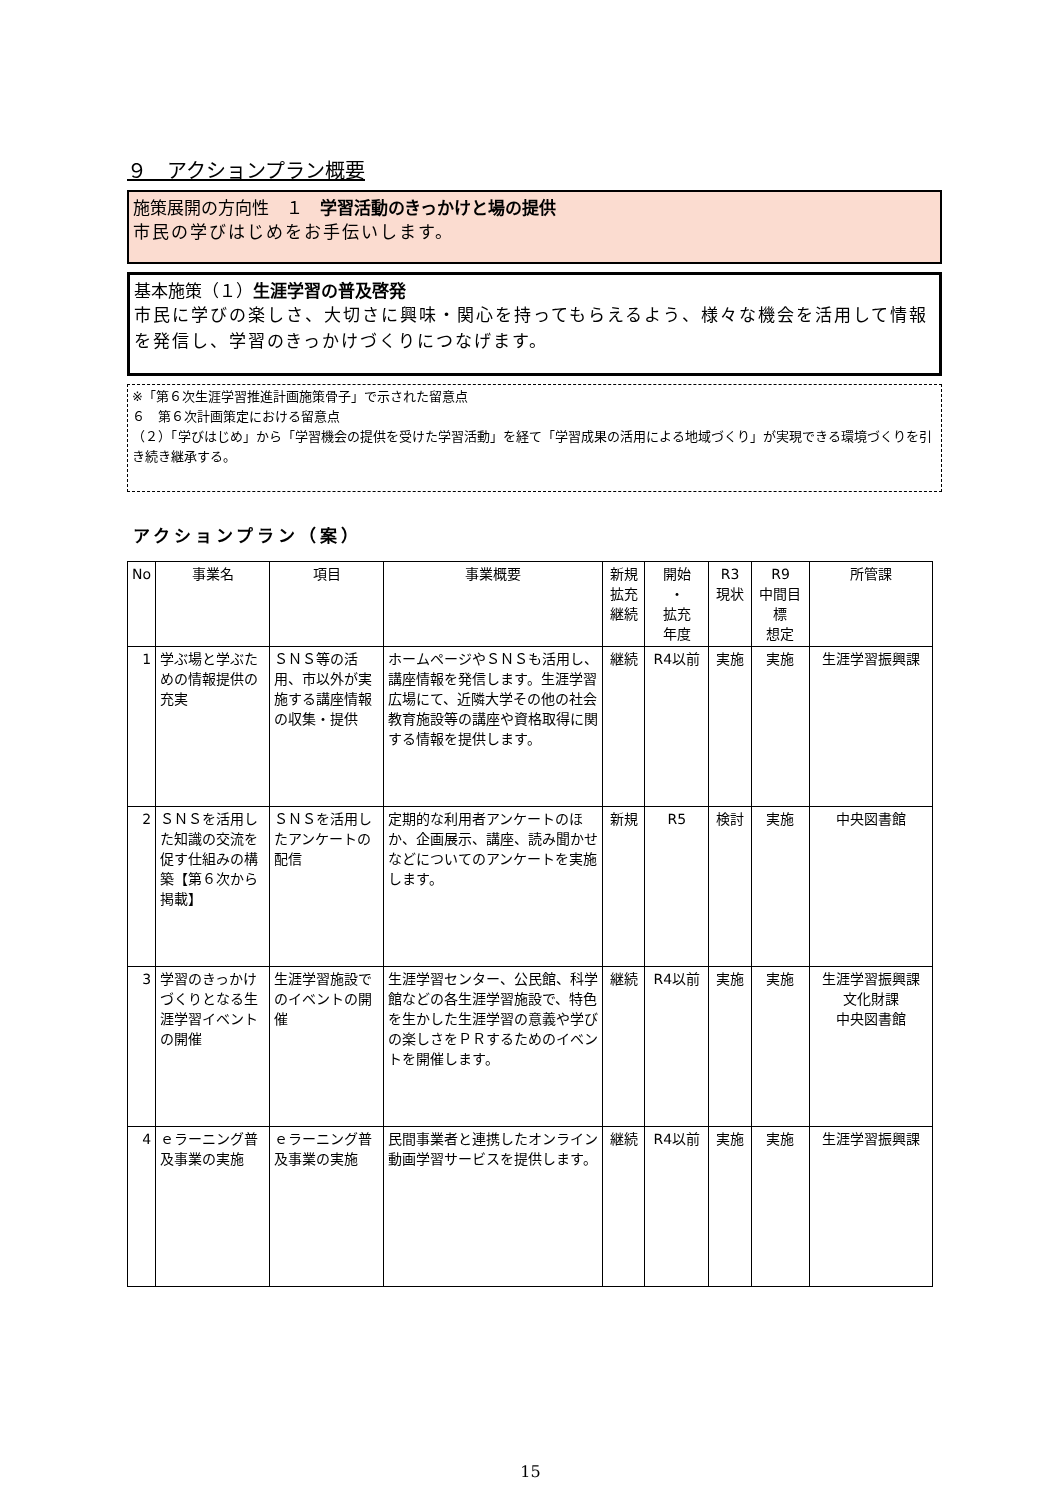９　アクションプラン概要
施策展開の方向性　１　学習活動のきっかけと場の提供
市民の学びはじめをお手伝いします。
基本施策（１）生涯学習の普及啓発
市民に学びの楽しさ、大切さに興味・関心を持ってもらえるよう、様々な機会を活用して情報を発信し、学習のきっかけづくりにつなげます。
※「第６次生涯学習推進計画施策骨子」で示された留意点
６　第６次計画策定における留意点
（２）「学びはじめ」から「学習機会の提供を受けた学習活動」を経て「学習成果の活用による地域づくり」が実現できる環境づくりを引き続き継承する。
アクションプラン（案）
| No | 事業名 | 項目 | 事業概要 | 新規 拡充 継続 | 開始 ・ 拡充 年度 | R3 現状 | R9 中間目 標 想定 | 所管課 |
| --- | --- | --- | --- | --- | --- | --- | --- | --- |
| 1 | 学ぶ場と学ぶための情報提供の充実 | ＳＮＳ等の活用、市以外が実施する講座情報の収集・提供 | ホームページやＳＮＳも活用し、講座情報を発信します。生涯学習広場にて、近隣大学その他の社会教育施設等の講座や資格取得に関する情報を提供します。 | 継続 | R4以前 | 実施 | 実施 | 生涯学習振興課 |
| 2 | ＳＮＳを活用した知識の交流を促す仕組みの構築【第６次から掲載】 | ＳＮＳを活用したアンケートの配信 | 定期的な利用者アンケートのほか、企画展示、講座、読み聞かせなどについてのアンケートを実施します。 | 新規 | R5 | 検討 | 実施 | 中央図書館 |
| 3 | 学習のきっかけづくりとなる生涯学習イベントの開催 | 生涯学習施設でのイベントの開催 | 生涯学習センター、公民館、科学館などの各生涯学習施設で、特色を生かした生涯学習の意義や学びの楽しさをＰＲするためのイベントを開催します。 | 継続 | R4以前 | 実施 | 実施 | 生涯学習振興課 文化財課 中央図書館 |
| 4 | ｅラーニング普及事業の実施 | ｅラーニング普及事業の実施 | 民間事業者と連携したオンライン動画学習サービスを提供します。 | 継続 | R4以前 | 実施 | 実施 | 生涯学習振興課 |
15